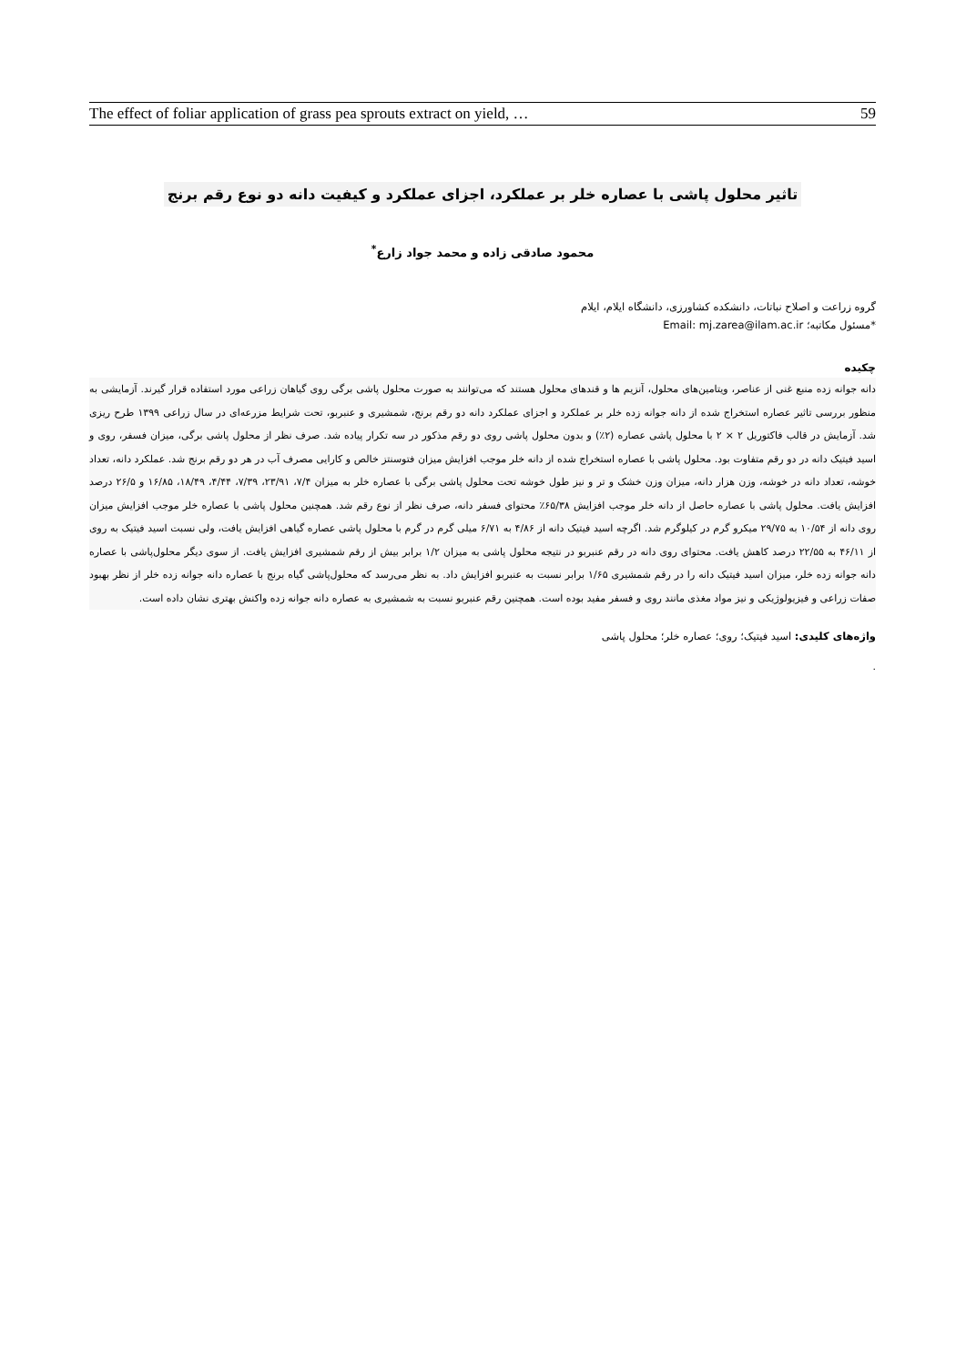The effect of foliar application of grass pea sprouts extract on yield, … 59
تاثیر محلول پاشی با عصاره خلر بر عملکرد، اجزای عملکرد و کیفیت دانه دو نوع رقم برنج
محمود صادقی زاده و محمد جواد زارع<sup>*</sup>
گروه زراعت و اصلاح نباتات، دانشکده کشاورزی، دانشگاه ایلام، ایلام
*مسئول مکاتبه؛ Email: mj.zarea@ilam.ac.ir
چکیده
دانه جوانه زده منبع غنی از عناصر، ویتامین‌های محلول، آنزیم ها و قندهای محلول هستند که می‌توانند به صورت محلول پاشی برگی روی گیاهان زراعی مورد استفاده قرار گیرند. آزمایشی به منظور بررسی تاثیر عصاره استخراج شده از دانه جوانه زده خلر بر عملکرد و اجزای عملکرد دانه دو رقم برنج، شمشیری و عنبربو، تحت شرایط مزرعه‌ای در سال زراعی ۱۳۹۹ طرح ریزی شد. آزمایش در قالب فاکتوریل ۲ × ۲ با محلول پاشی عصاره (۲٪) و بدون محلول پاشی روی دو رقم مذکور در سه تکرار پیاده شد. صرف نظر از محلول پاشی برگی، میزان فسفر، روی و اسید فیتیک دانه در دو رقم متفاوت بود. محلول پاشی با عصاره استخراج شده از دانه خلر موجب افزایش میزان فتوسنتز خالص و کارایی مصرف آب در هر دو رقم برنج شد. عملکرد دانه، تعداد خوشه، تعداد دانه در خوشه، وزن هزار دانه، میزان وزن خشک و تر و نیز طول خوشه تحت محلول پاشی برگی با عصاره خلر به میزان ۷/۴، ۲۳/۹۱، ۷/۳۹، ۴/۴۴، ۱۸/۴۹، ۱۶/۸۵ و ۲۶/۵ درصد افزایش یافت. محلول پاشی با عصاره حاصل از دانه خلر موجب افزایش ۶۵/۳۸٪ محتوای فسفر دانه، صرف نظر از نوع رقم شد. همچنین محلول پاشی با عصاره خلر موجب افزایش میزان روی دانه از ۱۰/۵۴ به ۲۹/۷۵ میکرو گرم در کیلوگرم شد. اگرچه اسید فیتیک دانه از ۴/۸۶ به ۶/۷۱ میلی گرم در گرم با محلول پاشی عصاره گیاهی افزایش یافت، ولی نسبت اسید فیتیک به روی از ۴۶/۱۱ به ۲۲/۵۵ درصد کاهش یافت. محتوای روی دانه در رقم عنبربو در نتیجه محلول پاشی به میزان ۱/۲ برابر بیش از رقم شمشیری افزایش یافت. از سوی دیگر محلول‌پاشی با عصاره دانه جوانه زده خلر، میزان اسید فیتیک دانه را در رقم شمشیری ۱/۶۵ برابر نسبت به عنبربو افزایش داد. به نظر می‌رسد که محلول‌پاشی گیاه برنج با عصاره دانه جوانه زده خلر از نظر بهبود صفات زراعی و فیزیولوژیکی و نیز مواد مغذی مانند روی و فسفر مفید بوده است. همچنین رقم عنبربو نسبت به شمشیری به عصاره دانه جوانه زده واکنش بهتری نشان داده است.
واژه‌های کلیدی: اسید فیتیک؛ روی؛ عصاره خلر؛ محلول پاشی
.